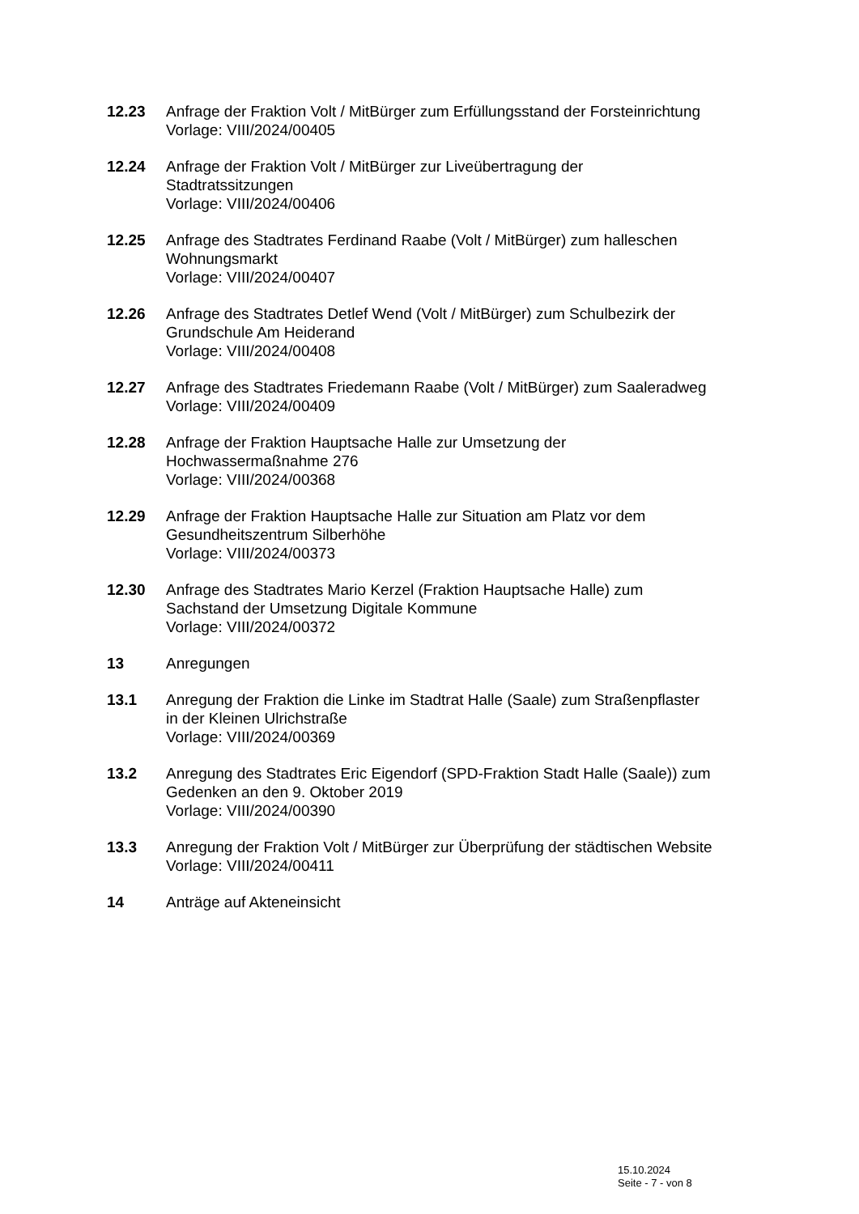12.23 Anfrage der Fraktion Volt / MitBürger zum Erfüllungsstand der Forsteinrichtung
Vorlage: VIII/2024/00405
12.24 Anfrage der Fraktion Volt / MitBürger zur Liveübertragung der
Stadtratssitzungen
Vorlage: VIII/2024/00406
12.25 Anfrage des Stadtrates Ferdinand Raabe (Volt / MitBürger) zum halleschen
Wohnungsmarkt
Vorlage: VIII/2024/00407
12.26 Anfrage des Stadtrates Detlef Wend (Volt / MitBürger) zum Schulbezirk der
Grundschule Am Heiderand
Vorlage: VIII/2024/00408
12.27 Anfrage des Stadtrates Friedemann Raabe (Volt / MitBürger) zum Saaleradweg
Vorlage: VIII/2024/00409
12.28 Anfrage der Fraktion Hauptsache Halle zur Umsetzung der
Hochwassermaßnahme 276
Vorlage: VIII/2024/00368
12.29 Anfrage der Fraktion Hauptsache Halle zur Situation am Platz vor dem
Gesundheitszentrum Silberhöhe
Vorlage: VIII/2024/00373
12.30 Anfrage des Stadtrates Mario Kerzel (Fraktion Hauptsache Halle) zum
Sachstand der Umsetzung Digitale Kommune
Vorlage: VIII/2024/00372
13 Anregungen
13.1 Anregung der Fraktion die Linke im Stadtrat Halle (Saale) zum Straßenpflaster
in der Kleinen Ulrichstraße
Vorlage: VIII/2024/00369
13.2 Anregung des Stadtrates Eric Eigendorf (SPD-Fraktion Stadt Halle (Saale)) zum
Gedenken an den 9. Oktober 2019
Vorlage: VIII/2024/00390
13.3 Anregung der Fraktion Volt / MitBürger zur Überprüfung der städtischen Website
Vorlage: VIII/2024/00411
14 Anträge auf Akteneinsicht
15.10.2024
Seite - 7 - von 8